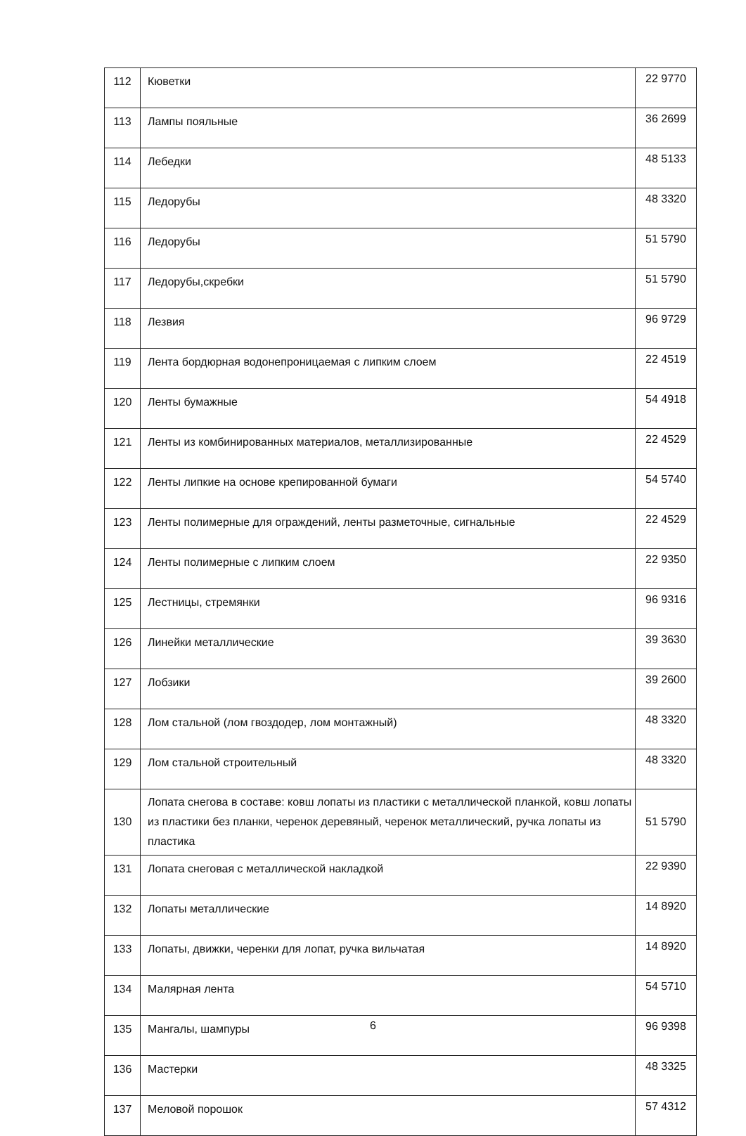| 112 | Кюветки | 22 9770 |
| 113 | Лампы пояльные | 36 2699 |
| 114 | Лебедки | 48 5133 |
| 115 | Ледорубы | 48 3320 |
| 116 | Ледорубы | 51 5790 |
| 117 | Ледорубы,скребки | 51 5790 |
| 118 | Лезвия | 96 9729 |
| 119 | Лента бордюрная водонепроницаемая с липким слоем | 22 4519 |
| 120 | Ленты бумажные | 54 4918 |
| 121 | Ленты из комбинированных материалов, металлизированные | 22 4529 |
| 122 | Ленты липкие на основе крепированной бумаги | 54 5740 |
| 123 | Ленты полимерные для ограждений, ленты разметочные, сигнальные | 22 4529 |
| 124 | Ленты полимерные с липким слоем | 22 9350 |
| 125 | Лестницы, стремянки | 96 9316 |
| 126 | Линейки металлические | 39 3630 |
| 127 | Лобзики | 39 2600 |
| 128 | Лом стальной (лом гвоздодер, лом монтажный) | 48 3320 |
| 129 | Лом стальной строительный | 48 3320 |
| 130 | Лопата снегова в составе: ковш лопаты из пластики с металлической планкой, ковш лопаты из пластики без планки, черенок деревяный, черенок металлический, ручка лопаты из пластика | 51 5790 |
| 131 | Лопата снеговая с металлической накладкой | 22 9390 |
| 132 | Лопаты металлические | 14 8920 |
| 133 | Лопаты, движки, черенки для лопат, ручка вильчатая | 14 8920 |
| 134 | Малярная лента | 54 5710 |
| 135 | Мангалы, шампуры | 96 9398 |
| 136 | Мастерки | 48 3325 |
| 137 | Меловой порошок | 57 4312 |
6